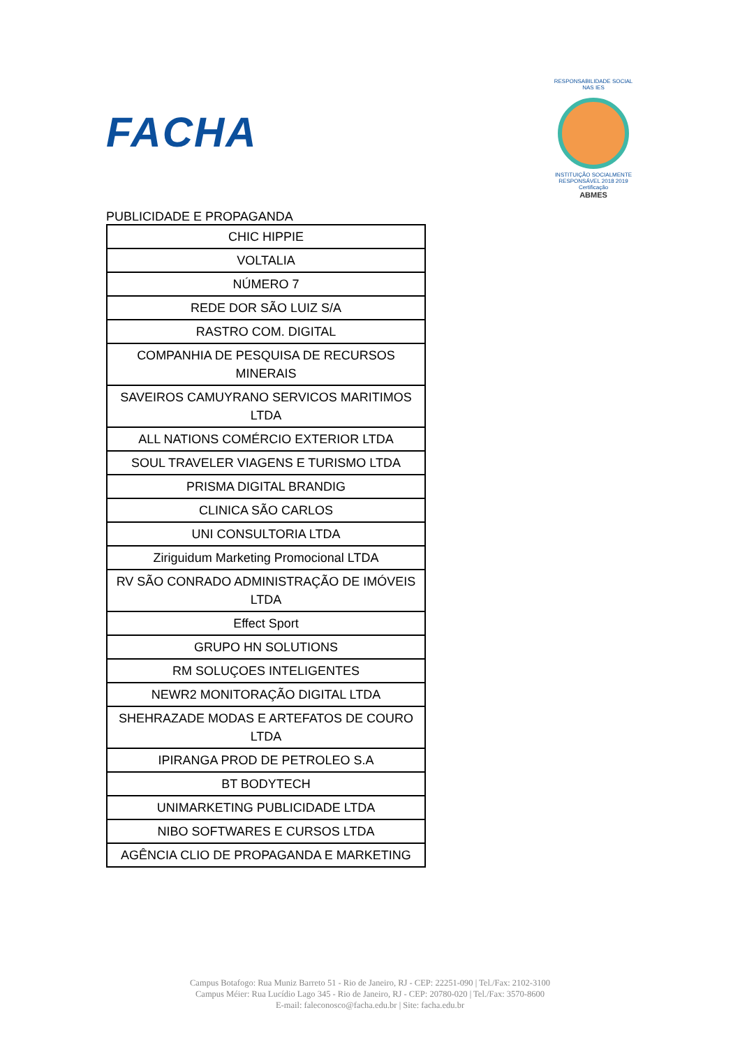FACHA
RESPONSABILIDADE SOCIAL NAS IES
INSTITUIÇÃO SOCIALMENTE RESPONSÁVEL 2018 2019
Certificação
ABMES
PUBLICIDADE E PROPAGANDA
| CHIC HIPPIE |
| VOLTALIA |
| NÚMERO 7 |
| REDE DOR SÃO LUIZ S/A |
| RASTRO COM. DIGITAL |
| COMPANHIA DE PESQUISA DE RECURSOS MINERAIS |
| SAVEIROS CAMUYRANO SERVICOS MARITIMOS LTDA |
| ALL NATIONS COMÉRCIO EXTERIOR LTDA |
| SOUL TRAVELER VIAGENS E TURISMO LTDA |
| PRISMA DIGITAL BRANDIG |
| CLINICA SÃO CARLOS |
| UNI CONSULTORIA LTDA |
| Ziriguidum Marketing Promocional LTDA |
| RV SÃO CONRADO ADMINISTRAÇÃO DE IMÓVEIS LTDA |
| Effect Sport |
| GRUPO HN SOLUTIONS |
| RM SOLUÇOES INTELIGENTES |
| NEWR2 MONITORAÇÃO DIGITAL LTDA |
| SHEHRAZADE MODAS E ARTEFATOS DE COURO LTDA |
| IPIRANGA PROD DE PETROLEO S.A |
| BT BODYTECH |
| UNIMARKETING PUBLICIDADE LTDA |
| NIBO SOFTWARES E CURSOS LTDA |
| AGÊNCIA CLIO DE PROPAGANDA E MARKETING |
Campus Botafogo: Rua Muniz Barreto 51 - Rio de Janeiro, RJ - CEP: 22251-090 | Tel./Fax: 2102-3100
Campus Méier: Rua Lucídio Lago 345 - Rio de Janeiro, RJ - CEP: 20780-020 | Tel./Fax: 3570-8600
E-mail: faleconosco@facha.edu.br | Site: facha.edu.br